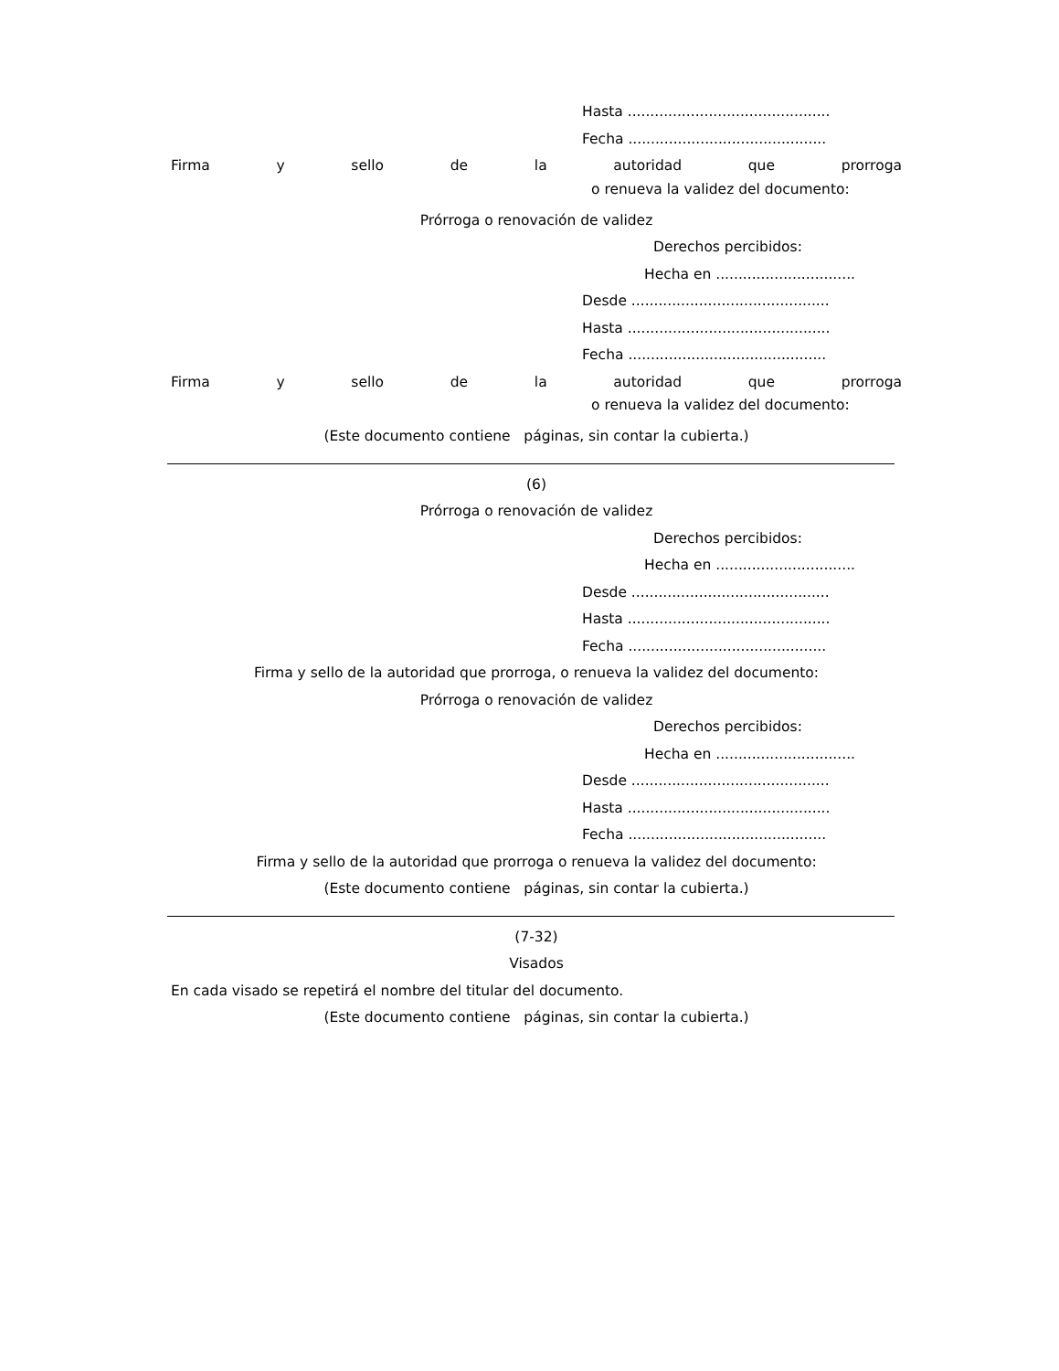Hasta .............................................
Fecha ............................................
Firma y sello de la autoridad que prorroga
o renueva la validez del documento:
Prórroga o renovación de validez
Derechos percibidos:
Hecha en ...............................
Desde ............................................
Hasta .............................................
Fecha ............................................
Firma y sello de la autoridad que prorroga
o renueva la validez del documento:
(Este documento contiene páginas, sin contar la cubierta.)
(6)
Prórroga o renovación de validez
Derechos percibidos:
Hecha en ...............................
Desde ............................................
Hasta .............................................
Fecha ............................................
Firma y sello de la autoridad que prorroga, o renueva la validez del documento:
Prórroga o renovación de validez
Derechos percibidos:
Hecha en ...............................
Desde ............................................
Hasta .............................................
Fecha ............................................
Firma y sello de la autoridad que prorroga o renueva la validez del documento:
(Este documento contiene páginas, sin contar la cubierta.)
(7-32)
Visados
En cada visado se repetirá el nombre del titular del documento.
(Este documento contiene páginas, sin contar la cubierta.)